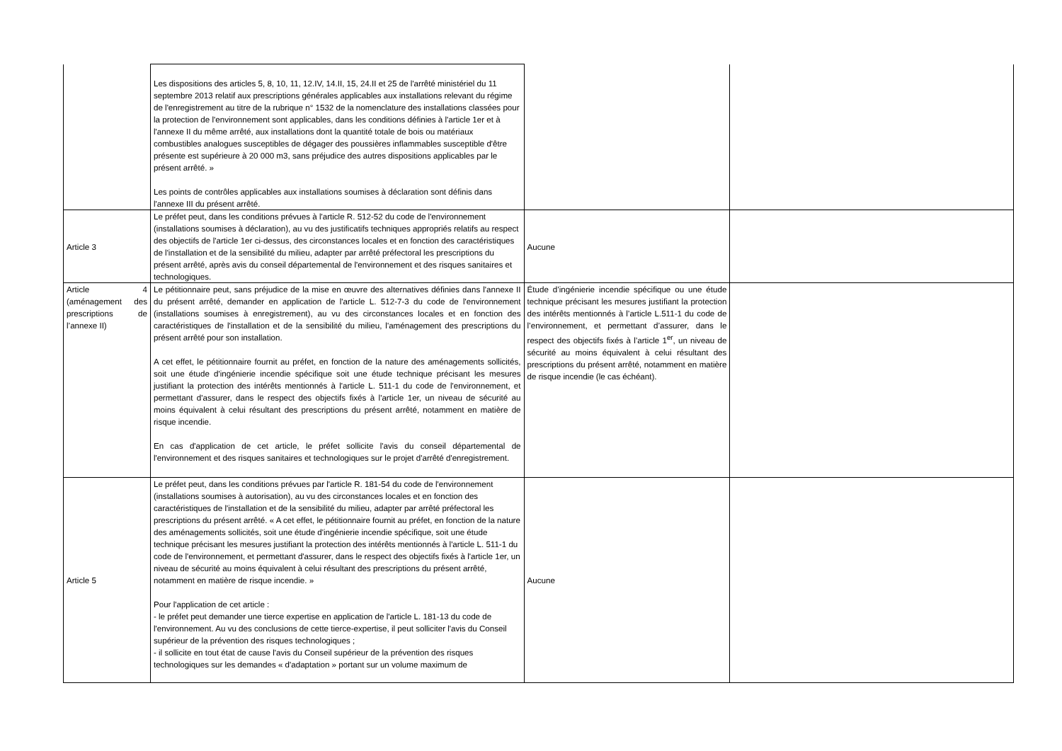| | Les dispositions des articles 5, 8, 10, 11, 12.IV, 14.II, 15, 24.II et 25 de l'arrêté ministériel du 11 septembre 2013 relatif aux prescriptions générales applicables aux installations relevant du régime de l'enregistrement au titre de la rubrique n° 1532 de la nomenclature des installations classées pour la protection de l'environnement sont applicables, dans les conditions définies à l'article 1er et à l'annexe II du même arrêté, aux installations dont la quantité totale de bois ou matériaux combustibles analogues susceptibles de dégager des poussières inflammables susceptible d'être présente est supérieure à 20 000 m3, sans préjudice des autres dispositions applicables par le présent arrêté. » Les points de contrôles applicables aux installations soumises à déclaration sont définis dans l'annexe III du présent arrêté. | | |
| Article 3 | Le préfet peut, dans les conditions prévues à l'article R. 512-52 du code de l'environnement (installations soumises à déclaration), au vu des justificatifs techniques appropriés relatifs au respect des objectifs de l'article 1er ci-dessus, des circonstances locales et en fonction des caractéristiques de l'installation et de la sensibilité du milieu, adapter par arrêté préfectoral les prescriptions du présent arrêté, après avis du conseil départemental de l'environnement et des risques sanitaires et technologiques. | Aucune | |
| Article 4 (aménagement des prescriptions de l’annexe II) | Le pétitionnaire peut, sans préjudice de la mise en œuvre des alternatives définies dans l'annexe II du présent arrêté, demander en application de l'article L. 512-7-3 du code de l'environnement (installations soumises à enregistrement), au vu des circonstances locales et en fonction des caractéristiques de l'installation et de la sensibilité du milieu, l'aménagement des prescriptions du présent arrêté pour son installation. A cet effet, le pétitionnaire fournit au préfet, en fonction de la nature des aménagements sollicités, soit une étude d'ingénierie incendie spécifique soit une étude technique précisant les mesures justifiant la protection des intérêts mentionnés à l'article L. 511-1 du code de l'environnement, et permettant d'assurer, dans le respect des objectifs fixés à l'article 1er, un niveau de sécurité au moins équivalent à celui résultant des prescriptions du présent arrêté, notamment en matière de risque incendie. En cas d'application de cet article, le préfet sollicite l'avis du conseil départemental de l'environnement et des risques sanitaires et technologiques sur le projet d'arrêté d'enregistrement. | Étude d’ingénierie incendie spécifique ou une étude technique précisant les mesures justifiant la protection des intérêts mentionnés à l’article L.511-1 du code de l’environnement, et permettant d’assurer, dans le respect des objectifs fixés à l’article 1<sup>er</sup>, un niveau de sécurité au moins équivalent à celui résultant des prescriptions du présent arrêté, notamment en matière de risque incendie (le cas échéant). | |
| Article 5 | Le préfet peut, dans les conditions prévues par l'article R. 181-54 du code de l'environnement (installations soumises à autorisation), au vu des circonstances locales et en fonction des caractéristiques de l'installation et de la sensibilité du milieu, adapter par arrêté préfectoral les prescriptions du présent arrêté. « A cet effet, le pétitionnaire fournit au préfet, en fonction de la nature des aménagements sollicités, soit une étude d'ingénierie incendie spécifique, soit une étude technique précisant les mesures justifiant la protection des intérêts mentionnés à l'article L. 511-1 du code de l'environnement, et permettant d'assurer, dans le respect des objectifs fixés à l'article 1er, un niveau de sécurité au moins équivalent à celui résultant des prescriptions du présent arrêté, notamment en matière de risque incendie. » Pour l'application de cet article : - le préfet peut demander une tierce expertise en application de l'article L. 181-13 du code de l'environnement. Au vu des conclusions de cette tierce-expertise, il peut solliciter l'avis du Conseil supérieur de la prévention des risques technologiques ; - il sollicite en tout état de cause l'avis du Conseil supérieur de la prévention des risques technologiques sur les demandes « d'adaptation » portant sur un volume maximum de | Aucune | |